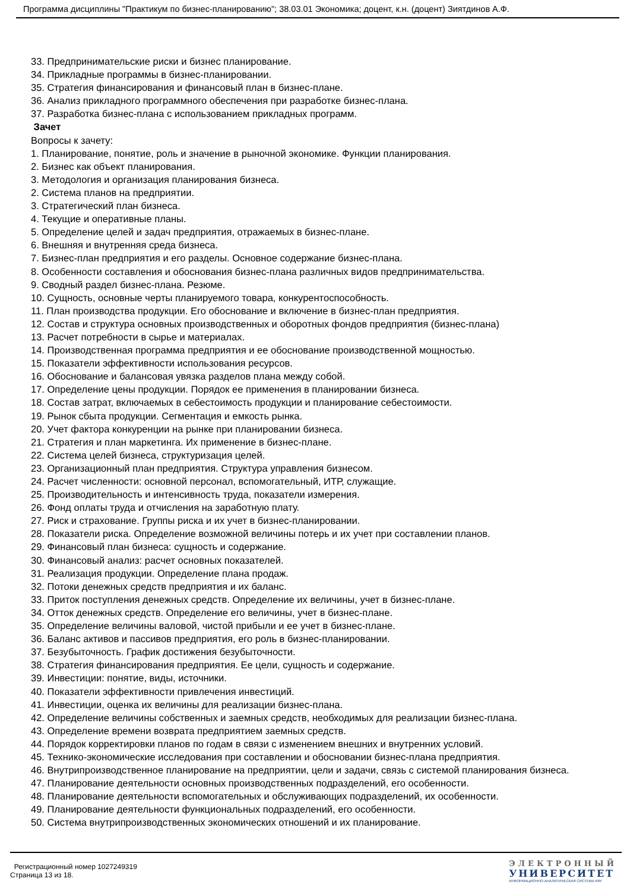Программа дисциплины "Практикум по бизнес-планированию"; 38.03.01 Экономика; доцент, к.н. (доцент) Зиятдинов А.Ф.
33. Предпринимательские риски и бизнес планирование.
34. Прикладные программы в бизнес-планировании.
35. Стратегия финансирования и финансовый план в бизнес-плане.
36. Анализ прикладного программного обеспечения при разработке бизнес-плана.
37. Разработка бизнес-плана с использованием прикладных программ.
Зачет
Вопросы к зачету:
1. Планирование, понятие, роль и значение в рыночной экономике. Функции планирования.
2. Бизнес как объект планирования.
3. Методология и организация планирования бизнеса.
2. Система планов на предприятии.
3. Стратегический план бизнеса.
4. Текущие и оперативные планы.
5. Определение целей и задач предприятия, отражаемых в бизнес-плане.
6. Внешняя и внутренняя среда бизнеса.
7. Бизнес-план предприятия и его разделы. Основное содержание бизнес-плана.
8. Особенности составления и обоснования бизнес-плана различных видов предпринимательства.
9. Сводный раздел бизнес-плана. Резюме.
10. Сущность, основные черты планируемого товара, конкурентоспособность.
11. План производства продукции. Его обоснование и включение в бизнес-план предприятия.
12. Состав и структура основных производственных и оборотных фондов предприятия (бизнес-плана)
13. Расчет потребности в сырье и материалах.
14. Производственная программа предприятия и ее обоснование производственной мощностью.
15. Показатели эффективности использования ресурсов.
16. Обоснование и балансовая увязка разделов плана между собой.
17. Определение цены продукции. Порядок ее применения в планировании бизнеса.
18. Состав затрат, включаемых в себестоимость продукции и планирование себестоимости.
19. Рынок сбыта продукции. Сегментация и емкость рынка.
20. Учет фактора конкуренции на рынке при планировании бизнеса.
21. Стратегия и план маркетинга. Их применение в бизнес-плане.
22. Система целей бизнеса, структуризация целей.
23. Организационный план предприятия. Структура управления бизнесом.
24. Расчет численности: основной персонал, вспомогательный, ИТР, служащие.
25. Производительность и интенсивность труда, показатели измерения.
26. Фонд оплаты труда и отчисления на заработную плату.
27. Риск и страхование. Группы риска и их учет в бизнес-планировании.
28. Показатели риска. Определение возможной величины потерь и их учет при составлении планов.
29. Финансовый план бизнеса: сущность и содержание.
30. Финансовый анализ: расчет основных показателей.
31. Реализация продукции. Определение плана продаж.
32. Потоки денежных средств предприятия и их баланс.
33. Приток поступления денежных средств. Определение их величины, учет в бизнес-плане.
34. Отток денежных средств. Определение его величины, учет в бизнес-плане.
35. Определение величины валовой, чистой прибыли и ее учет в бизнес-плане.
36. Баланс активов и пассивов предприятия, его роль в бизнес-планировании.
37. Безубыточность. График достижения безубыточности.
38. Стратегия финансирования предприятия. Ее цели, сущность и содержание.
39. Инвестиции: понятие, виды, источники.
40. Показатели эффективности привлечения инвестиций.
41. Инвестиции, оценка их величины для реализации бизнес-плана.
42. Определение величины собственных и заемных средств, необходимых для реализации бизнес-плана.
43. Определение времени возврата предприятием заемных средств.
44. Порядок корректировки планов по годам в связи с изменением внешних и внутренних условий.
45. Технико-экономические исследования при составлении и обосновании бизнес-плана предприятия.
46. Внутрипроизводственное планирование на предприятии, цели и задачи, связь с системой планирования бизнеса.
47. Планирование деятельности основных производственных подразделений, его особенности.
48. Планирование деятельности вспомогательных и обслуживающих подразделений, их особенности.
49. Планирование деятельности функциональных подразделений, его особенности.
50. Система внутрипроизводственных экономических отношений и их планирование.
Регистрационный номер 1027249319
Страница 13 из 18.
ЭЛЕКТРОННЫЙ
УНИВЕРСИТЕТ
ИНФОРМАЦИОННО-АНАЛИТИЧЕСКАЯ СИСТЕМА КФУ